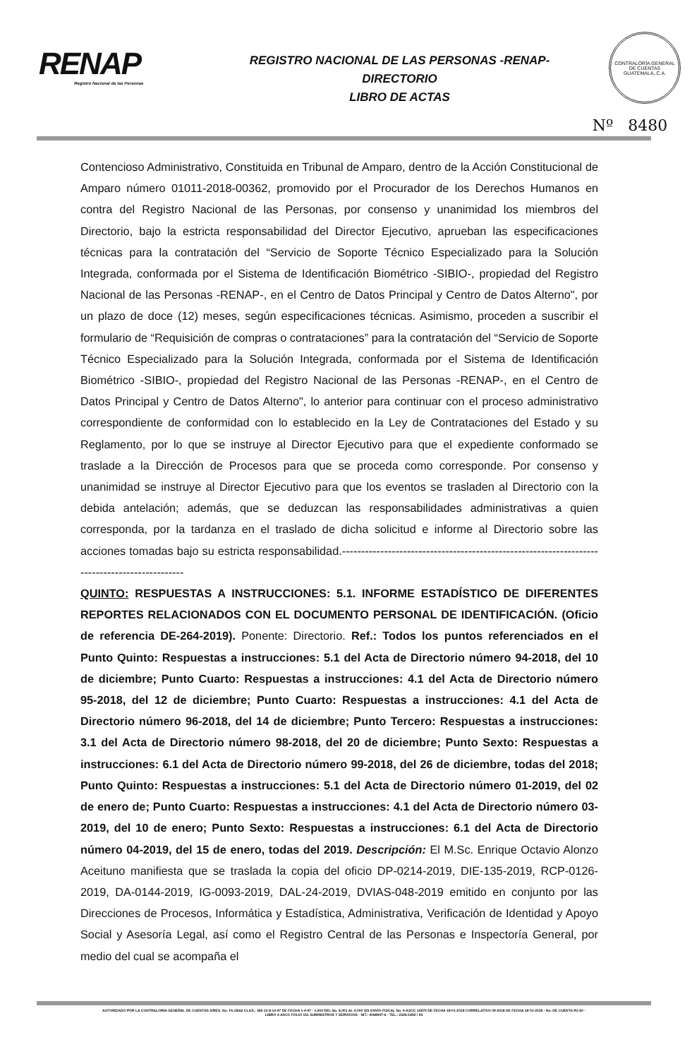RENAP
Registro Nacional de las Personas
REGISTRO NACIONAL DE LAS PERSONAS -RENAP-
DIRECTORIO
LIBRO DE ACTAS
CONTRALORÍA GENERAL DE CUENTAS
GUATEMALA, C.A.
Nº 8480
Contencioso Administrativo, Constituida en Tribunal de Amparo, dentro de la Acción Constitucional de Amparo número 01011-2018-00362, promovido por el Procurador de los Derechos Humanos en contra del Registro Nacional de las Personas, por consenso y unanimidad los miembros del Directorio, bajo la estricta responsabilidad del Director Ejecutivo, aprueban las especificaciones técnicas para la contratación del “Servicio de Soporte Técnico Especializado para la Solución Integrada, conformada por el Sistema de Identificación Biométrico -SIBIO-, propiedad del Registro Nacional de las Personas -RENAP-, en el Centro de Datos Principal y Centro de Datos Alterno", por un plazo de doce (12) meses, según especificaciones técnicas. Asimismo, proceden a suscribir el formulario de “Requisición de compras o contrataciones” para la contratación del “Servicio de Soporte Técnico Especializado para la Solución Integrada, conformada por el Sistema de Identificación Biométrico -SIBIO-, propiedad del Registro Nacional de las Personas -RENAP-, en el Centro de Datos Principal y Centro de Datos Alterno", lo anterior para continuar con el proceso administrativo correspondiente de conformidad con lo establecido en la Ley de Contrataciones del Estado y su Reglamento, por lo que se instruye al Director Ejecutivo para que el expediente conformado se traslade a la Dirección de Procesos para que se proceda como corresponde. Por consenso y unanimidad se instruye al Director Ejecutivo para que los eventos se trasladen al Directorio con la debida antelación; además, que se deduzcan las responsabilidades administrativas a quien corresponda, por la tardanza en el traslado de dicha solicitud e informe al Directorio sobre las acciones tomadas bajo su estricta responsabilidad.----------------------------------------------------------------------------------------------
QUINTO: RESPUESTAS A INSTRUCCIONES: 5.1. INFORME ESTADÍSTICO DE DIFERENTES REPORTES RELACIONADOS CON EL DOCUMENTO PERSONAL DE IDENTIFICACIÓN. (Oficio de referencia DE-264-2019). Ponente: Directorio. Ref.: Todos los puntos referenciados en el Punto Quinto: Respuestas a instrucciones: 5.1 del Acta de Directorio número 94-2018, del 10 de diciembre; Punto Cuarto: Respuestas a instrucciones: 4.1 del Acta de Directorio número 95-2018, del 12 de diciembre; Punto Cuarto: Respuestas a instrucciones: 4.1 del Acta de Directorio número 96-2018, del 14 de diciembre; Punto Tercero: Respuestas a instrucciones: 3.1 del Acta de Directorio número 98-2018, del 20 de diciembre; Punto Sexto: Respuestas a instrucciones: 6.1 del Acta de Directorio número 99-2018, del 26 de diciembre, todas del 2018; Punto Quinto: Respuestas a instrucciones: 5.1 del Acta de Directorio número 01-2019, del 02 de enero de; Punto Cuarto: Respuestas a instrucciones: 4.1 del Acta de Directorio número 03-2019, del 10 de enero; Punto Sexto: Respuestas a instrucciones: 6.1 del Acta de Directorio número 04-2019, del 15 de enero, todas del 2019. Descripción: El M.Sc. Enrique Octavio Alonzo Aceituno manifiesta que se traslada la copia del oficio DP-0214-2019, DIE-135-2019, RCP-0126-2019, DA-0144-2019, IG-0093-2019, DAL-24-2019, DVIAS-048-2019 emitido en conjunto por las Direcciones de Procesos, Informática y Estadística, Administrativa, Verificación de Identidad y Apoyo Social y Asesoría Legal, así como el Registro Central de las Personas e Inspectoría General, por medio del cual se acompaña el
AUTORIZADO POR LA CONTRALORIA GENERAL DE CUENTAS S/RES. No. Fb./2662 CLAS.: 365-12-8-14-97 DE FECHA 1-4-97 - 1,000 DEL No. 8,001 AL 9,000 S/S ENVIO FISCAL No. 4-ASCC 14679 DE FECHA 18-01-2018 CORRELATIVO 09-2018 DE FECHA 18-01-2018 - No. DE CUENTA R1-60 -
LIBRO 4-ASCC FOLIO 151 SUMINISTROS Y SERVICIOS - NIT.: 4068947-6 - TEL.: 2336-1892 / 93